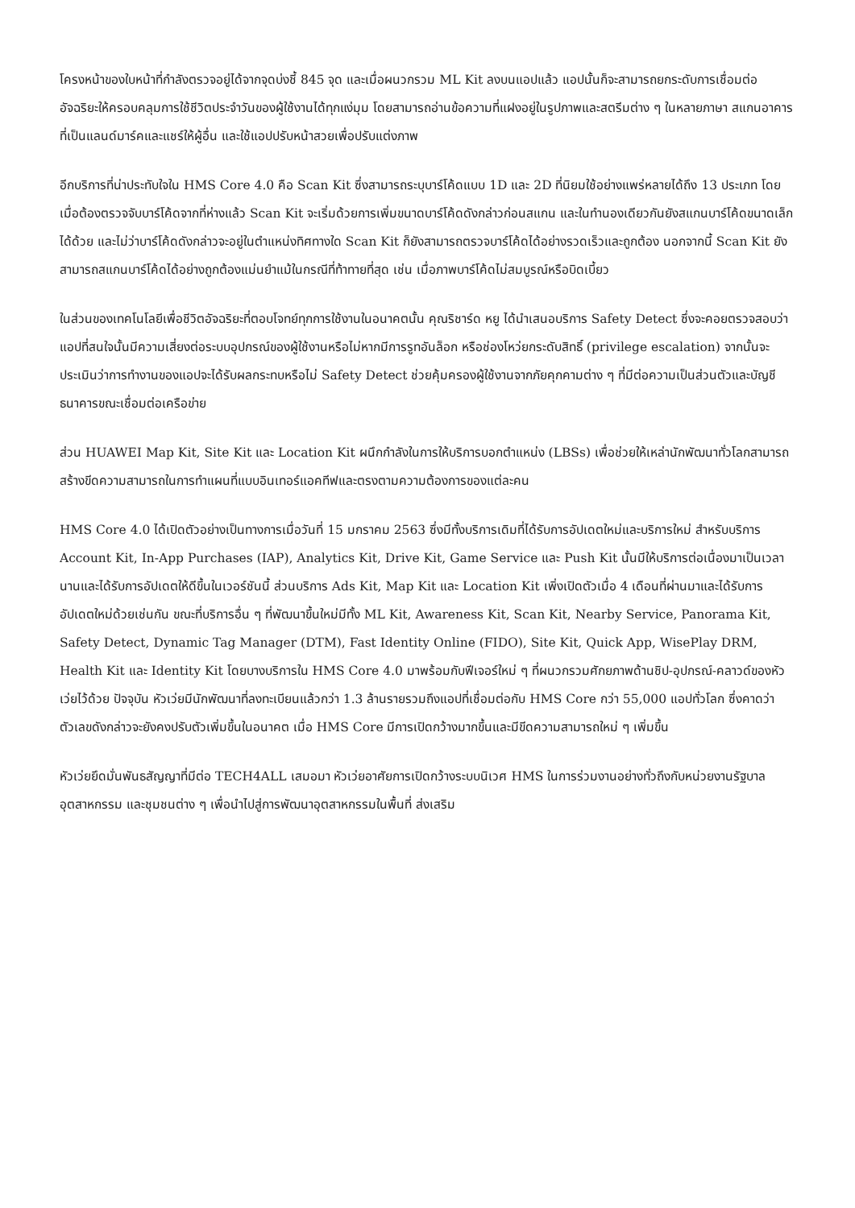โครงหน้าของใบหน้าที่กำลังตรวจอยู่ได้จากจุดบ่งชี้ 845 จุด และเมื่อผนวกรวม ML Kit ลงบนแอปแล้ว แอปนั้นก็จะสามารถยกระดับการเชื่อมต่ออัจฉริยะให้ครอบคลุมการใช้ชีวิตประจำวันของผู้ใช้งานได้ทุกแง่มุม โดยสามารถอ่านข้อความที่แฝงอยู่ในรูปภาพและสตรีมต่าง ๆ ในหลายภาษา สแกนอาคารที่เป็นแลนด์มาร์คและแชร์ให้ผู้อื่น และใช้แอปปรับหน้าสวยเพื่อปรับแต่งภาพ
อีกบริการที่น่าประทับใจใน HMS Core 4.0 คือ Scan Kit ซึ่งสามารถระบุบาร์โค้ดแบบ 1D และ 2D ที่นิยมใช้อย่างแพร่หลายได้ถึง 13 ประเภท โดยเมื่อต้องตรวจจับบาร์โค้ดจากที่ห่างแล้ว Scan Kit จะเริ่มด้วยการเพิ่มขนาดบาร์โค้ดดังกล่าวก่อนสแกน และในทำนองเดียวกันยังสแกนบาร์โค้ดขนาดเล็กได้ด้วย และไม่ว่าบาร์โค้ดดังกล่าวจะอยู่ในตำแหน่งทิศทางใด Scan Kit ก็ยังสามารถตรวจบาร์โค้ดได้อย่างรวดเร็วและถูกต้อง นอกจากนี้ Scan Kit ยังสามารถสแกนบาร์โค้ดได้อย่างถูกต้องแม่นยำแม้ในกรณีที่ท้าทายที่สุด เช่น เมื่อภาพบาร์โค้ดไม่สมบูรณ์หรือบิดเบี้ยว
ในส่วนของเทคโนโลยีเพื่อชีวิตอัจฉริยะที่ตอบโจทย์ทุกการใช้งานในอนาคตนั้น คุณริชาร์ด หยู ได้นำเสนอบริการ Safety Detect ซึ่งจะคอยตรวจสอบว่าแอปที่สนใจนั้นมีความเสี่ยงต่อระบบอุปกรณ์ของผู้ใช้งานหรือไม่หากมีการรูทอันล็อก หรือช่องโหว่ยกระดับสิทธิ์ (privilege escalation) จากนั้นจะประเมินว่าการทำงานของแอปจะได้รับผลกระทบหรือไม่ Safety Detect ช่วยคุ้มครองผู้ใช้งานจากภัยคุกคามต่าง ๆ ที่มีต่อความเป็นส่วนตัวและบัญชีธนาคารขณะเชื่อมต่อเครือข่าย
ส่วน HUAWEI Map Kit, Site Kit และ Location Kit ผนึกกำลังในการให้บริการบอกตำแหน่ง (LBSs) เพื่อช่วยให้เหล่านักพัฒนาทั่วโลกสามารถสร้างขีดความสามารถในการทำแผนที่แบบอินเทอร์แอคทีฟและตรงตามความต้องการของแต่ละคน
HMS Core 4.0 ได้เปิดตัวอย่างเป็นทางการเมื่อวันที่ 15 มกราคม 2563 ซึ่งมีทั้งบริการเดิมที่ได้รับการอัปเดตใหม่และบริการใหม่ สำหรับบริการ Account Kit, In-App Purchases (IAP), Analytics Kit, Drive Kit, Game Service และ Push Kit นั้นมีให้บริการต่อเนื่องมาเป็นเวลานานและได้รับการอัปเดตให้ดีขึ้นในเวอร์ชันนี้ ส่วนบริการ Ads Kit, Map Kit และ Location Kit เพิ่งเปิดตัวเมื่อ 4 เดือนที่ผ่านมาและได้รับการอัปเดตใหม่ด้วยเช่นกัน ขณะที่บริการอื่น ๆ ที่พัฒนาขึ้นใหม่มีทั้ง ML Kit, Awareness Kit, Scan Kit, Nearby Service, Panorama Kit, Safety Detect, Dynamic Tag Manager (DTM), Fast Identity Online (FIDO), Site Kit, Quick App, WisePlay DRM, Health Kit และ Identity Kit โดยบางบริการใน HMS Core 4.0 มาพร้อมกับฟีเจอร์ใหม่ ๆ ที่ผนวกรวมศักยภาพด้านชิป-อุปกรณ์-คลาวด์ของหัวเว่ยไว้ด้วย ปัจจุบัน หัวเว่ยมีนักพัฒนาที่ลงทะเบียนแล้วกว่า 1.3 ล้านรายรวมถึงแอปที่เชื่อมต่อกับ HMS Core กว่า 55,000 แอปทั่วโลก ซึ่งคาดว่าตัวเลขดังกล่าวจะยังคงปรับตัวเพิ่มขึ้นในอนาคต เมื่อ HMS Core มีการเปิดกว้างมากขึ้นและมีขีดความสามารถใหม่ ๆ เพิ่มขึ้น
หัวเว่ยยึดมั่นพันธสัญญาที่มีต่อ TECH4ALL เสมอมา หัวเว่ยอาศัยการเปิดกว้างระบบนิเวศ HMS ในการร่วมงานอย่างทั่วถึงกับหน่วยงานรัฐบาล อุตสาหกรรม และชุมชนต่าง ๆ เพื่อนำไปสู่การพัฒนาอุตสาหกรรมในพื้นที่ ส่งเสริม